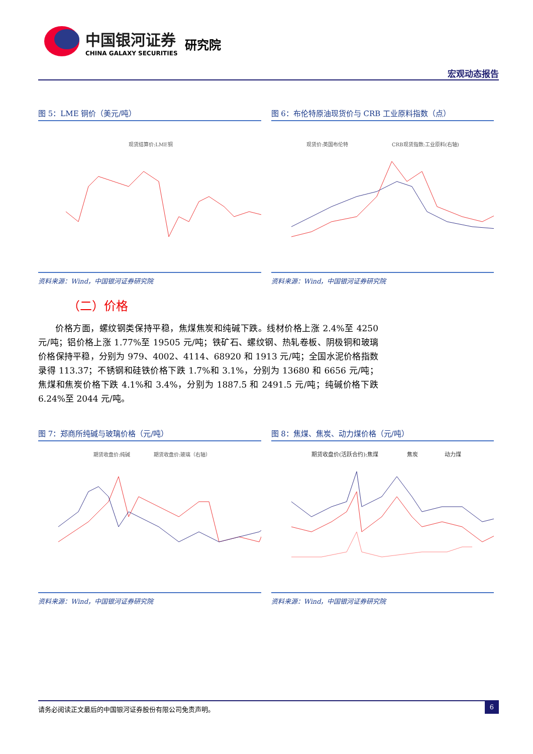中国银河证券
CHINA GALAXY SECURITIES
研究院
宏观动态报告
图 5：LME 铜价（美元/吨）
现货结算价:LME铜
资料来源：Wind，中国银河证券研究院
图 6：布伦特原油现货价与 CRB 工业原料指数（点）
现货价:英国布伦特
CRB现货指数:工业原料(右轴)
资料来源：Wind，中国银河证券研究院
（二）价格
价格方面，螺纹钢类保持平稳，焦煤焦炭和纯碱下跌。线材价格上涨 2.4%至 4250 元/吨；铝价格上涨 1.77%至 19505 元/吨；铁矿石、螺纹钢、热轧卷板、阴极铜和玻璃价格保持平稳，分别为 979、4002、4114、68920 和 1913 元/吨；全国水泥价格指数录得 113.37；不锈钢和硅铁价格下跌 1.7%和 3.1%，分别为 13680 和 6656 元/吨；焦煤和焦炭价格下跌 4.1%和 3.4%，分别为 1887.5 和 2491.5 元/吨；纯碱价格下跌 6.24%至 2044 元/吨。
图 7：郑商所纯碱与玻璃价格（元/吨）
期货收盘价:纯碱
期货收盘价:玻璃（右轴）
资料来源：Wind，中国银河证券研究院
图 8：焦煤、焦炭、动力煤价格（元/吨）
期货收盘价(活跃合约):焦煤
焦炭
动力煤
资料来源：Wind，中国银河证券研究院
请务必阅读正文最后的中国银河证券股份有限公司免责声明。 6